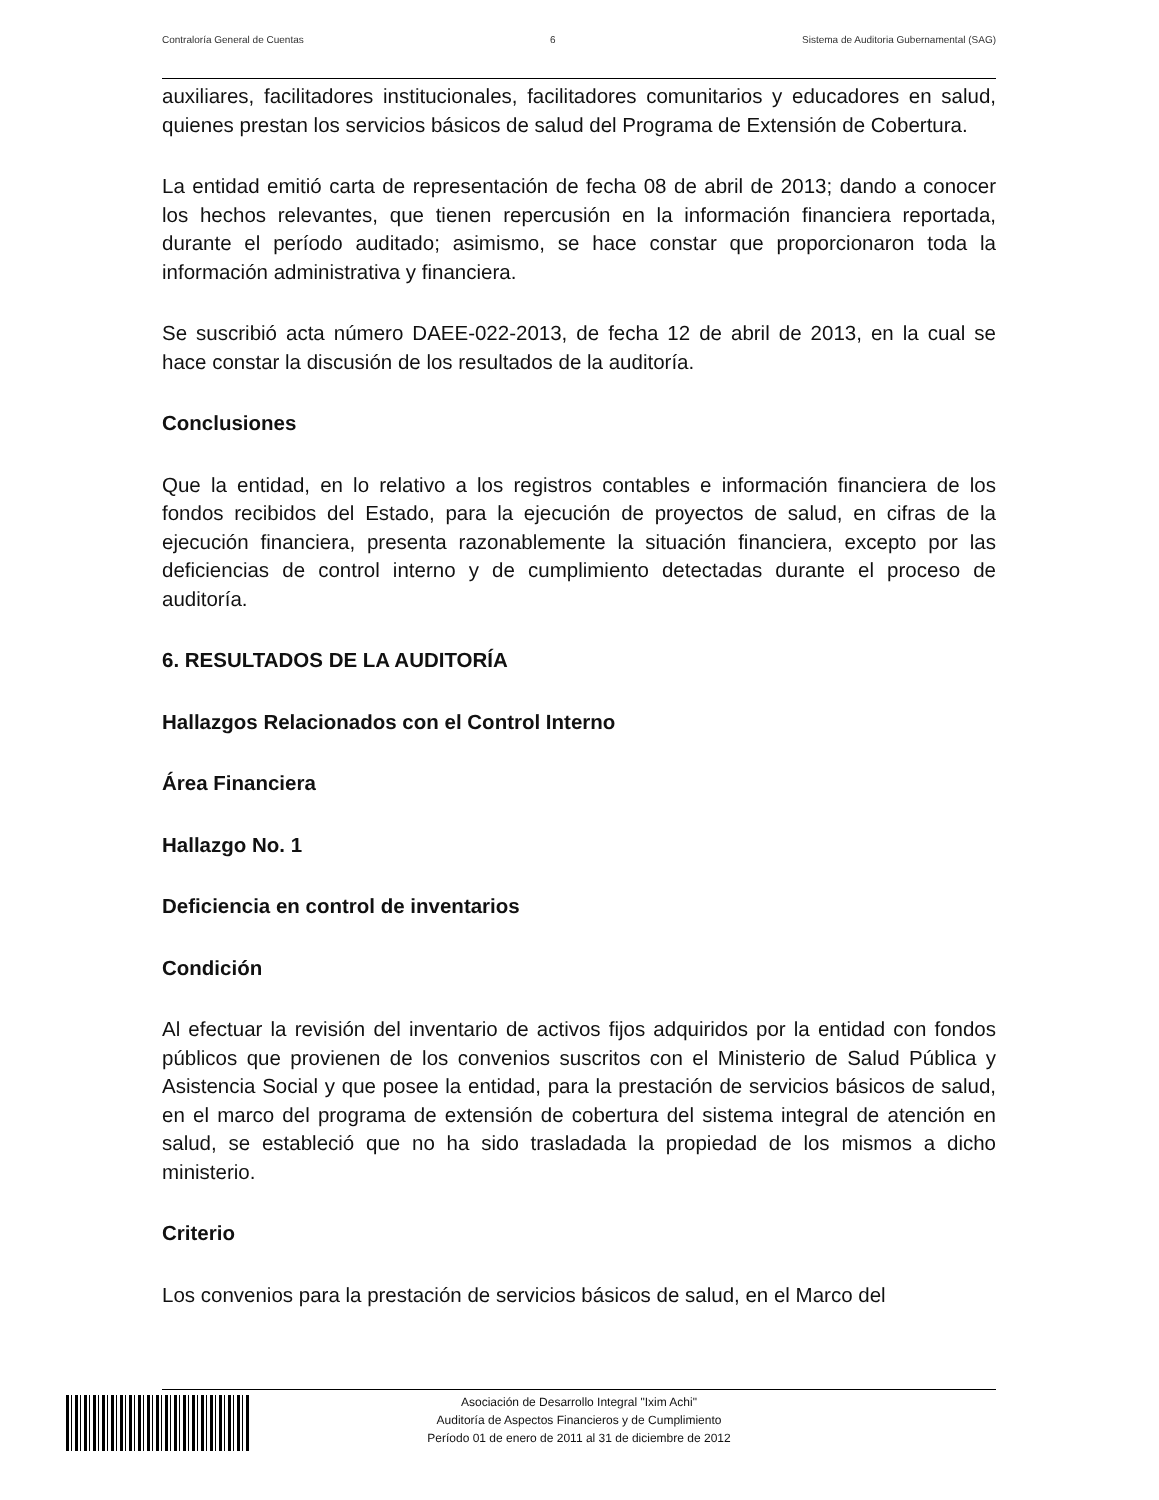Contraloría General de Cuentas 6 Sistema de Auditoria Gubernamental (SAG)
auxiliares, facilitadores institucionales, facilitadores comunitarios y educadores en salud, quienes prestan los servicios básicos de salud del Programa de Extensión de Cobertura.
La entidad emitió carta de representación de fecha 08 de abril de 2013; dando a conocer los hechos relevantes, que tienen repercusión en la información financiera reportada, durante el período auditado; asimismo, se hace constar que proporcionaron toda la información administrativa y financiera.
Se suscribió acta número DAEE-022-2013, de fecha 12 de abril de 2013, en la cual se hace constar la discusión de los resultados de la auditoría.
Conclusiones
Que la entidad, en lo relativo a los registros contables e información financiera de los fondos recibidos del Estado, para la ejecución de proyectos de salud, en cifras de la ejecución financiera, presenta razonablemente la situación financiera, excepto por las deficiencias de control interno y de cumplimiento detectadas durante el proceso de auditoría.
6. RESULTADOS DE LA AUDITORÍA
Hallazgos Relacionados con el Control Interno
Área Financiera
Hallazgo No. 1
Deficiencia en control de inventarios
Condición
Al efectuar la revisión del inventario de activos fijos adquiridos por la entidad con fondos públicos que provienen de los convenios suscritos con el Ministerio de Salud Pública y Asistencia Social y que posee la entidad, para la prestación de servicios básicos de salud, en el marco del programa de extensión de cobertura del sistema integral de atención en salud, se estableció que no ha sido trasladada la propiedad de los mismos a dicho ministerio.
Criterio
Los convenios para la prestación de servicios básicos de salud, en el Marco del
Asociación de Desarrollo Integral "Ixim Achi"
Auditoría de Aspectos Financieros y de Cumplimiento
Período 01 de enero de 2011 al 31 de diciembre de 2012